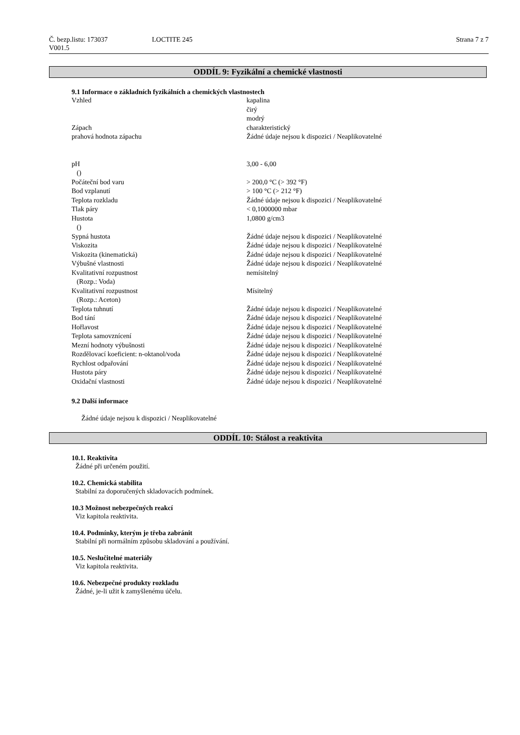Č. bezp.listu: 173037 LOCTITE 245 Strana 7 z 7
V001.5
ODDÍL 9: Fyzikální a chemické vlastnosti
9.1 Informace o základních fyzikálních a chemických vlastnostech
| Vzhled | kapalina čirý modrý |
| Zápach | charakteristický |
| prahová hodnota zápachu | Žádné údaje nejsou k dispozici / Neaplikovatelné |
| pH () | 3,00 - 6,00 |
| Počáteční bod varu | > 200,0 °C (> 392 °F) |
| Bod vzplanutí | > 100 °C (> 212 °F) |
| Teplota rozkladu | Žádné údaje nejsou k dispozici / Neaplikovatelné |
| Tlak páry | < 0,1000000 mbar |
| Hustota () | 1,0800 g/cm3 |
| Sypná hustota | Žádné údaje nejsou k dispozici / Neaplikovatelné |
| Viskozita | Žádné údaje nejsou k dispozici / Neaplikovatelné |
| Viskozita (kinematická) | Žádné údaje nejsou k dispozici / Neaplikovatelné |
| Výbušné vlastnosti | Žádné údaje nejsou k dispozici / Neaplikovatelné |
| Kvalitativní rozpustnost (Rozp.: Voda) | nemísitelný |
| Kvalitativní rozpustnost (Rozp.: Aceton) | Mísitelný |
| Teplota tuhnutí | Žádné údaje nejsou k dispozici / Neaplikovatelné |
| Bod tání | Žádné údaje nejsou k dispozici / Neaplikovatelné |
| Hořlavost | Žádné údaje nejsou k dispozici / Neaplikovatelné |
| Teplota samovznícení | Žádné údaje nejsou k dispozici / Neaplikovatelné |
| Mezní hodnoty výbušnosti | Žádné údaje nejsou k dispozici / Neaplikovatelné |
| Rozdělovací koeficient: n-oktanol/voda | Žádné údaje nejsou k dispozici / Neaplikovatelné |
| Rychlost odpařování | Žádné údaje nejsou k dispozici / Neaplikovatelné |
| Hustota páry | Žádné údaje nejsou k dispozici / Neaplikovatelné |
| Oxidační vlastnosti | Žádné údaje nejsou k dispozici / Neaplikovatelné |
9.2 Další informace
Žádné údaje nejsou k dispozici / Neaplikovatelné
ODDÍL 10: Stálost a reaktivita
10.1. Reaktivita
Žádné při určeném použití.
10.2. Chemická stabilita
Stabilní za doporučených skladovacích podmínek.
10.3 Možnost nebezpečných reakcí
Viz kapitola reaktivita.
10.4. Podmínky, kterým je třeba zabránit
Stabilní při normálním způsobu skladování a používání.
10.5. Neslučitelné materiály
Viz kapitola reaktivita.
10.6. Nebezpečné produkty rozkladu
Žádné, je-li užit k zamyšlenému účelu.